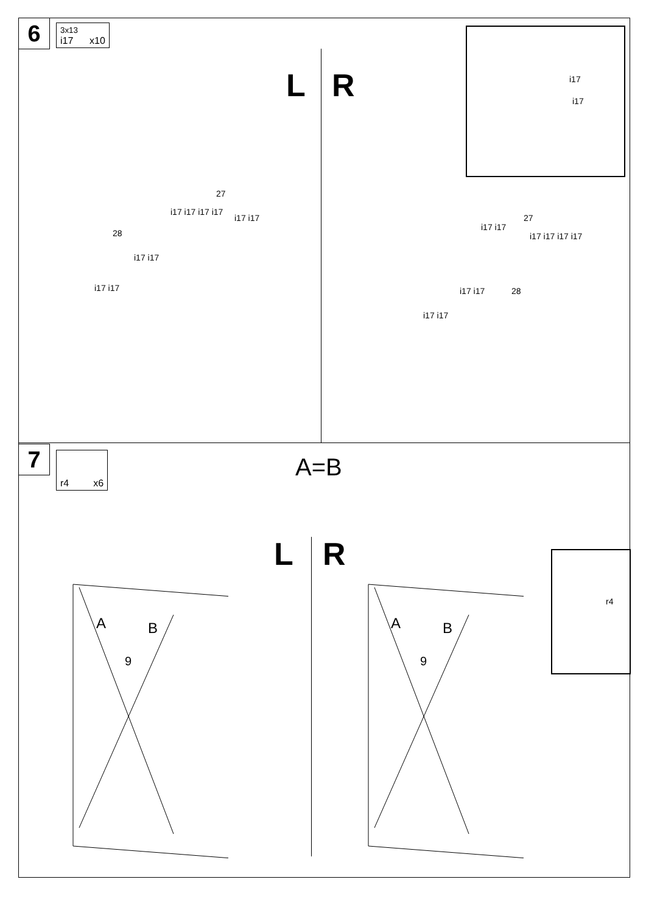6 3x13
i17 x10
L R i17
i17
27
28
i17 i17 i17 i17
i17 i17
i17 i17
i17 i17 27
28
i17 i17
i17 i17 i17 i17
i17 i17
i17 i17
7 r4 x6
A=B
L R
A B
9
A B
9
r4